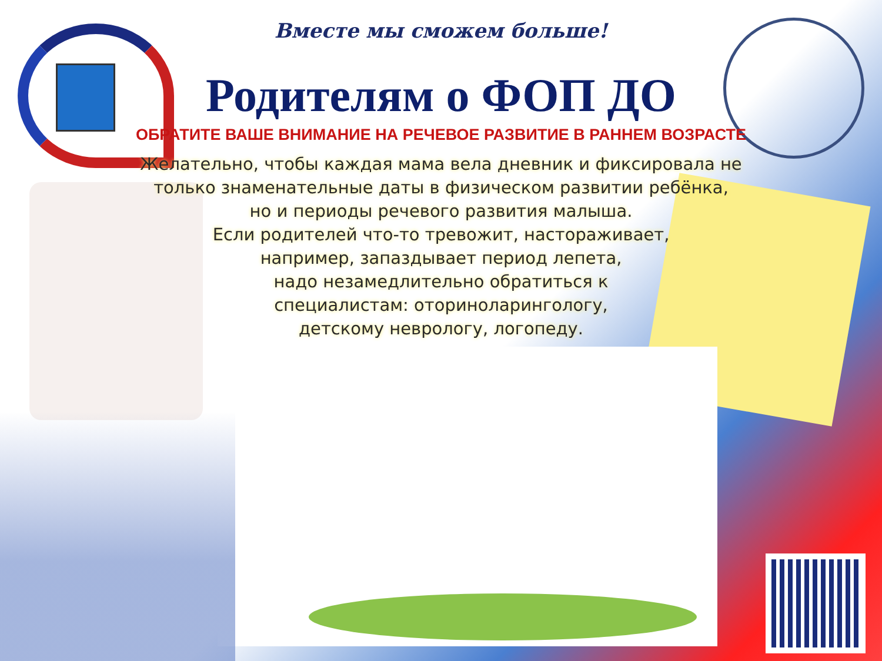Вместе мы сможем больше!
Родителям о ФОП ДО
ОБРАТИТЕ ВАШЕ ВНИМАНИЕ НА РЕЧЕВОЕ РАЗВИТИЕ В РАННЕМ ВОЗРАСТЕ
Желательно, чтобы каждая мама вела дневник и фиксировала не
только знаменательные даты в физическом развитии ребёнка,
но и периоды речевого развития малыша.
Если родителей что-то тревожит, настораживает,
например, запаздывает период лепета,
надо незамедлительно обратиться к
специалистам: оториноларингологу,
детскому неврологу, логопеду.